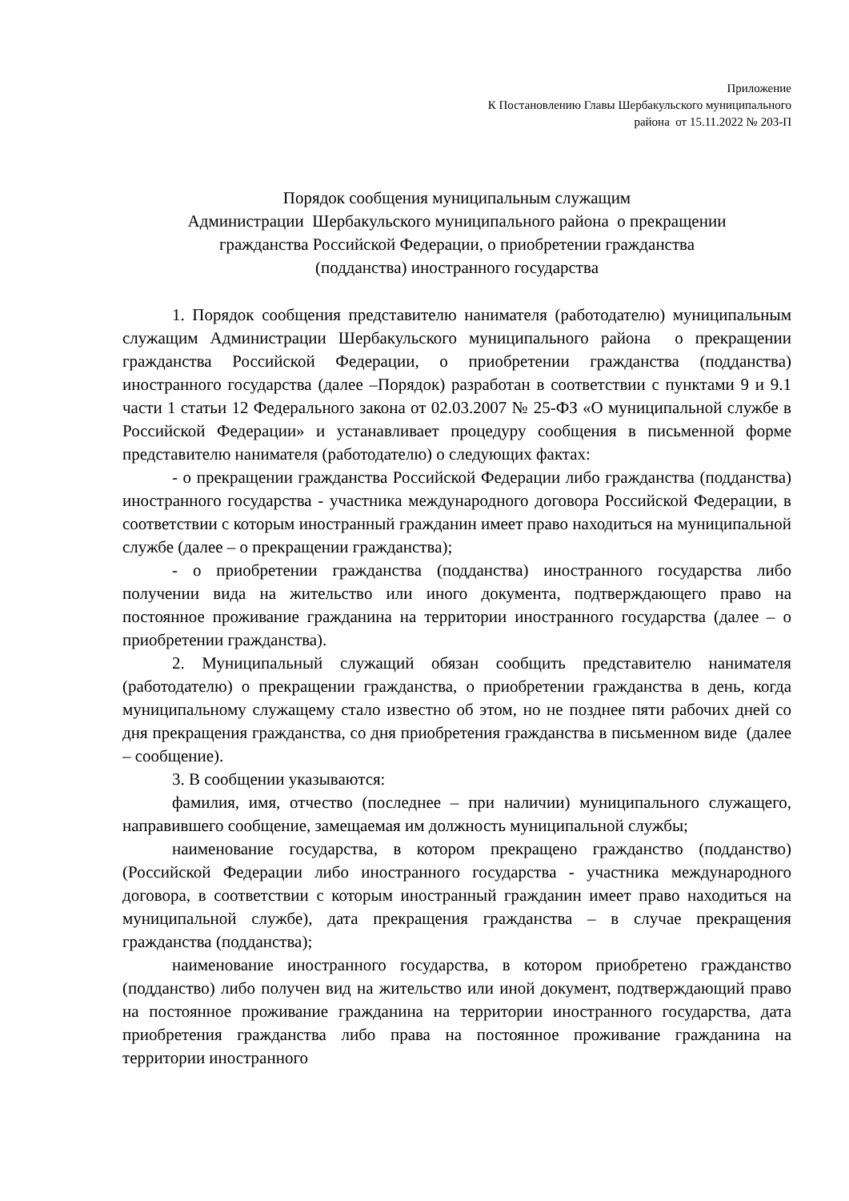Приложение
К Постановлению Главы Шербакульского муниципального
района от 15.11.2022 № 203-П
Порядок сообщения муниципальным служащим
Администрации Шербакульского муниципального района о прекращении
гражданства Российской Федерации, о приобретении гражданства
(подданства) иностранного государства
1. Порядок сообщения представителю нанимателя (работодателю) муниципальным служащим Администрации Шербакульского муниципального района о прекращении гражданства Российской Федерации, о приобретении гражданства (подданства) иностранного государства (далее –Порядок) разработан в соответствии с пунктами 9 и 9.1 части 1 статьи 12 Федерального закона от 02.03.2007 № 25-ФЗ «О муниципальной службе в Российской Федерации» и устанавливает процедуру сообщения в письменной форме представителю нанимателя (работодателю) о следующих фактах:
- о прекращении гражданства Российской Федерации либо гражданства (подданства) иностранного государства - участника международного договора Российской Федерации, в соответствии с которым иностранный гражданин имеет право находиться на муниципальной службе (далее – о прекращении гражданства);
- о приобретении гражданства (подданства) иностранного государства либо получении вида на жительство или иного документа, подтверждающего право на постоянное проживание гражданина на территории иностранного государства (далее – о приобретении гражданства).
2. Муниципальный служащий обязан сообщить представителю нанимателя (работодателю) о прекращении гражданства, о приобретении гражданства в день, когда муниципальному служащему стало известно об этом, но не позднее пяти рабочих дней со дня прекращения гражданства, со дня приобретения гражданства в письменном виде (далее – сообщение).
3. В сообщении указываются:
фамилия, имя, отчество (последнее – при наличии) муниципального служащего, направившего сообщение, замещаемая им должность муниципальной службы;
наименование государства, в котором прекращено гражданство (подданство) (Российской Федерации либо иностранного государства - участника международного договора, в соответствии с которым иностранный гражданин имеет право находиться на муниципальной службе), дата прекращения гражданства – в случае прекращения гражданства (подданства);
наименование иностранного государства, в котором приобретено гражданство (подданство) либо получен вид на жительство или иной документ, подтверждающий право на постоянное проживание гражданина на территории иностранного государства, дата приобретения гражданства либо права на постоянное проживание гражданина на территории иностранного